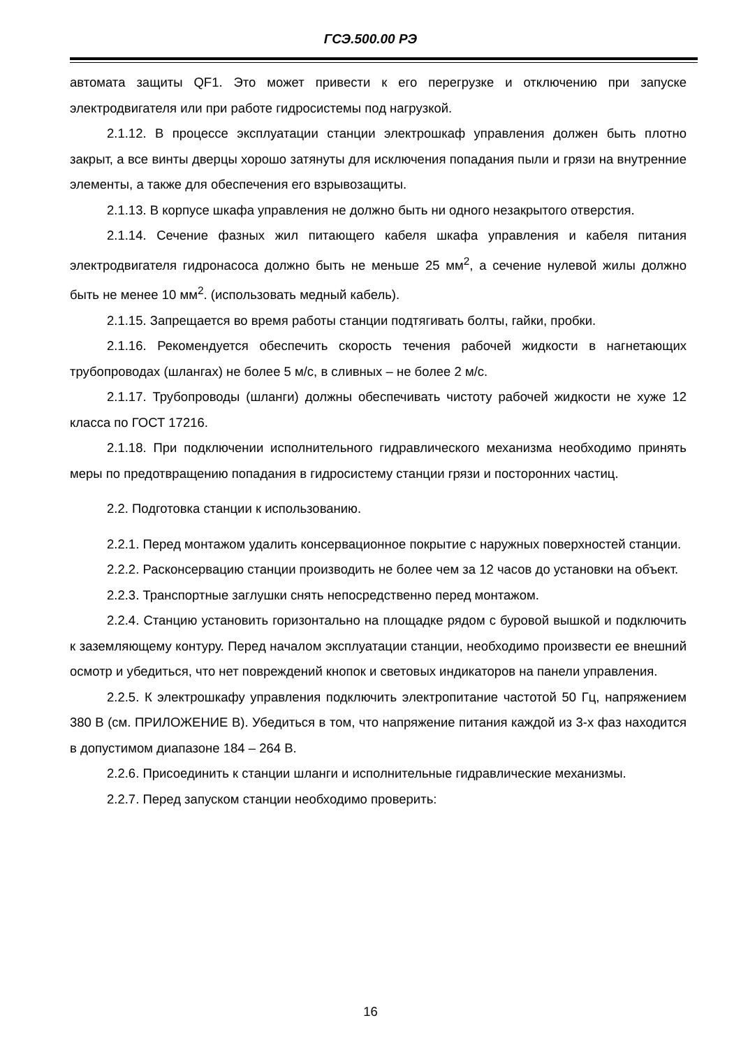ГСЭ.500.00 РЭ
автомата защиты QF1. Это может привести к его перегрузке и отключению при запуске электродвигателя или при работе гидросистемы под нагрузкой.
2.1.12. В процессе эксплуатации станции электрошкаф управления должен быть плотно закрыт, а все винты дверцы хорошо затянуты для исключения попадания пыли и грязи на внутренние элементы, а также для обеспечения его взрывозащиты.
2.1.13. В корпусе шкафа управления не должно быть ни одного незакрытого отверстия.
2.1.14. Сечение фазных жил питающего кабеля шкафа управления и кабеля питания электродвигателя гидронасоса должно быть не меньше 25 мм<sup>2</sup>, а сечение нулевой жилы должно быть не менее 10 мм<sup>2</sup>. (использовать медный кабель).
2.1.15. Запрещается во время работы станции подтягивать болты, гайки, пробки.
2.1.16. Рекомендуется обеспечить скорость течения рабочей жидкости в нагнетающих трубопроводах (шлангах) не более 5 м/с, в сливных – не более 2 м/с.
2.1.17. Трубопроводы (шланги) должны обеспечивать чистоту рабочей жидкости не хуже 12 класса по ГОСТ 17216.
2.1.18. При подключении исполнительного гидравлического механизма необходимо принять меры по предотвращению попадания в гидросистему станции грязи и посторонних частиц.
2.2. Подготовка станции к использованию.
2.2.1. Перед монтажом удалить консервационное покрытие с наружных поверхностей станции.
2.2.2. Расконсервацию станции производить не более чем за 12 часов до установки на объект.
2.2.3. Транспортные заглушки снять непосредственно перед монтажом.
2.2.4. Станцию установить горизонтально на площадке рядом с буровой вышкой и подключить к заземляющему контуру. Перед началом эксплуатации станции, необходимо произвести ее внешний осмотр и убедиться, что нет повреждений кнопок и световых индикаторов на панели управления.
2.2.5. К электрошкафу управления подключить электропитание частотой 50 Гц, напряжением 380 В (см. ПРИЛОЖЕНИЕ В). Убедиться в том, что напряжение питания каждой из 3-х фаз находится в допустимом диапазоне 184 – 264 В.
2.2.6. Присоединить к станции шланги и исполнительные гидравлические механизмы.
2.2.7. Перед запуском станции необходимо проверить:
16